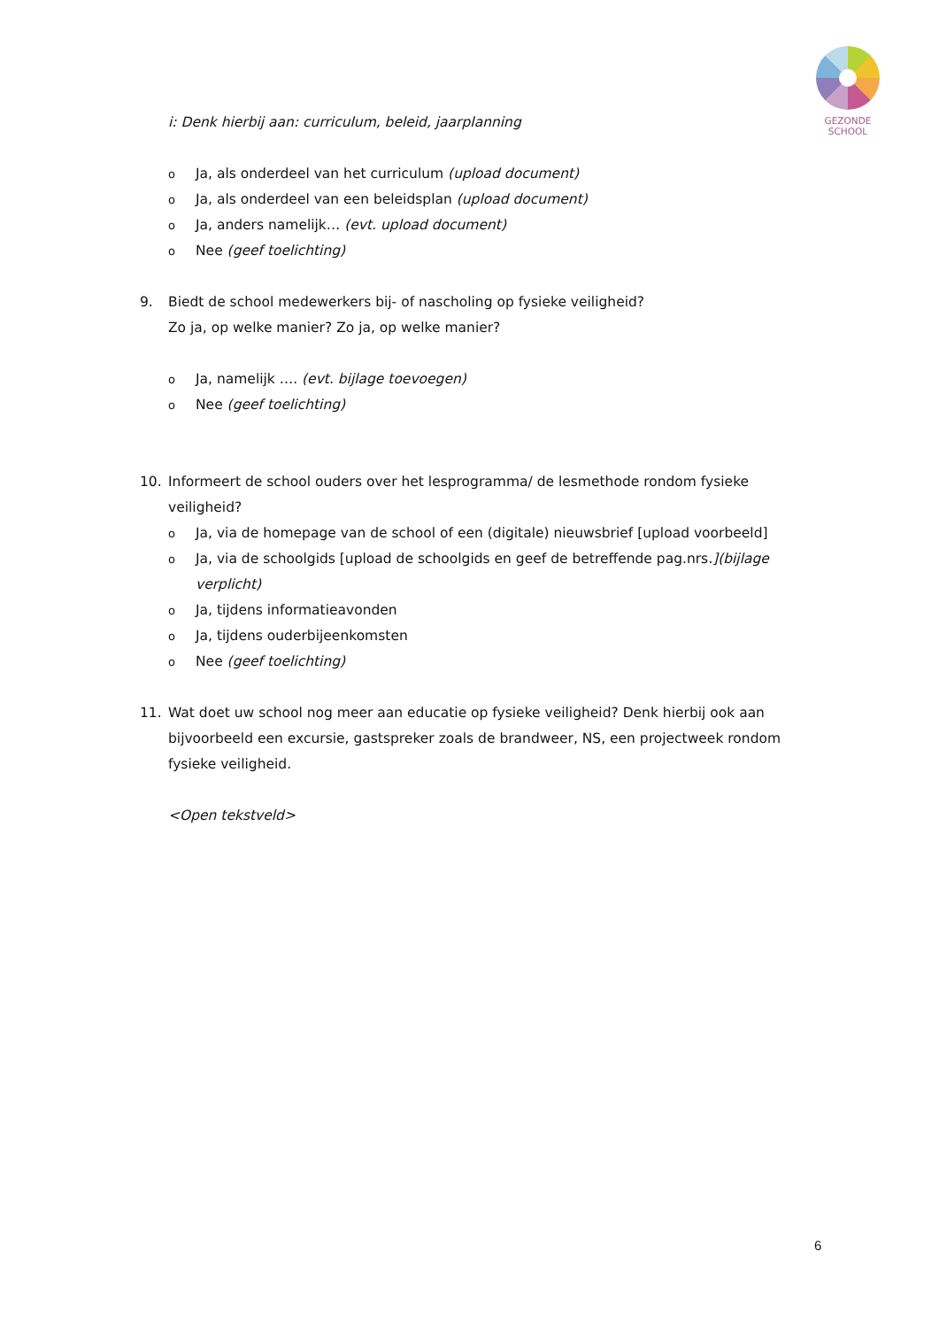GEZONDE
SCHOOL
i: Denk hierbij aan: curriculum, beleid, jaarplanning
o Ja, als onderdeel van het curriculum (upload document)
o Ja, als onderdeel van een beleidsplan (upload document)
o Ja, anders namelijk… (evt. upload document)
o Nee (geef toelichting)
9. Biedt de school medewerkers bij- of nascholing op fysieke veiligheid?
Zo ja, op welke manier? Zo ja, op welke manier?
o Ja, namelijk …. (evt. bijlage toevoegen)
o Nee (geef toelichting)
10. Informeert de school ouders over het lesprogramma/ de lesmethode rondom fysieke veiligheid?
o Ja, via de homepage van de school of een (digitale) nieuwsbrief [upload voorbeeld]
o Ja, via de schoolgids [upload de schoolgids en geef de betreffende pag.nrs.](bijlage verplicht)
o Ja, tijdens informatieavonden
o Ja, tijdens ouderbijeenkomsten
o Nee (geef toelichting)
11. Wat doet uw school nog meer aan educatie op fysieke veiligheid? Denk hierbij ook aan bijvoorbeeld een excursie, gastspreker zoals de brandweer, NS, een projectweek rondom fysieke veiligheid.
<Open tekstveld>
6